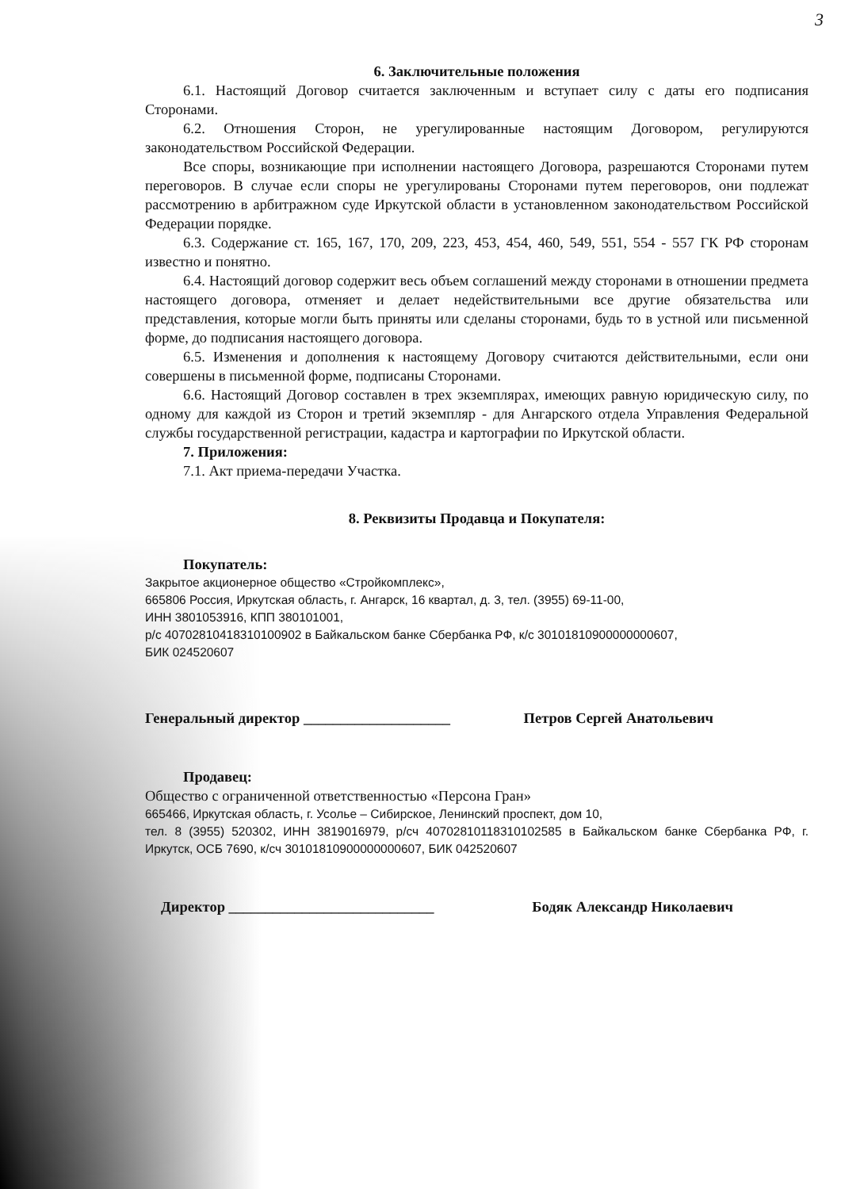3
6. Заключительные положения
6.1. Настоящий Договор считается заключенным и вступает силу с даты его подписания Сторонами.
6.2. Отношения Сторон, не урегулированные настоящим Договором, регулируются законодательством Российской Федерации.
Все споры, возникающие при исполнении настоящего Договора, разрешаются Сторонами путем переговоров. В случае если споры не урегулированы Сторонами путем переговоров, они подлежат рассмотрению в арбитражном суде Иркутской области в установленном законодательством Российской Федерации порядке.
6.3. Содержание ст. 165, 167, 170, 209, 223, 453, 454, 460, 549, 551, 554 - 557 ГК РФ сторонам известно и понятно.
6.4. Настоящий договор содержит весь объем соглашений между сторонами в отношении предмета настоящего договора, отменяет и делает недействительными все другие обязательства или представления, которые могли быть приняты или сделаны сторонами, будь то в устной или письменной форме, до подписания настоящего договора.
6.5. Изменения и дополнения к настоящему Договору считаются действительными, если они совершены в письменной форме, подписаны Сторонами.
6.6. Настоящий Договор составлен в трех экземплярах, имеющих равную юридическую силу, по одному для каждой из Сторон и третий экземпляр - для Ангарского отдела Управления Федеральной службы государственной регистрации, кадастра и картографии по Иркутской области.
7. Приложения:
7.1. Акт приема-передачи Участка.
8. Реквизиты Продавца и Покупателя:
Покупатель:
Закрытое акционерное общество «Стройкомплекс»,
665806 Россия, Иркутская область, г. Ангарск, 16 квартал, д. 3, тел. (3955) 69-11-00,
ИНН 3801053916, КПП 380101001,
р/с 40702810418310100902 в Байкальском банке Сбербанка РФ, к/с 30101810900000000607,
БИК 024520607
Генеральный директор ____________________ Петров Сергей Анатольевич
Продавец:
Общество с ограниченной ответственностью «Персона Гран»
665466, Иркутская область, г. Усолье – Сибирское, Ленинский проспект, дом 10,
тел. 8 (3955) 520302, ИНН 3819016979, р/сч 40702810118310102585 в Байкальском банке Сбербанка РФ, г. Иркутск, ОСБ 7690, к/сч 30101810900000000607, БИК 042520607
Директор ____________________________ Бодяк Александр Николаевич